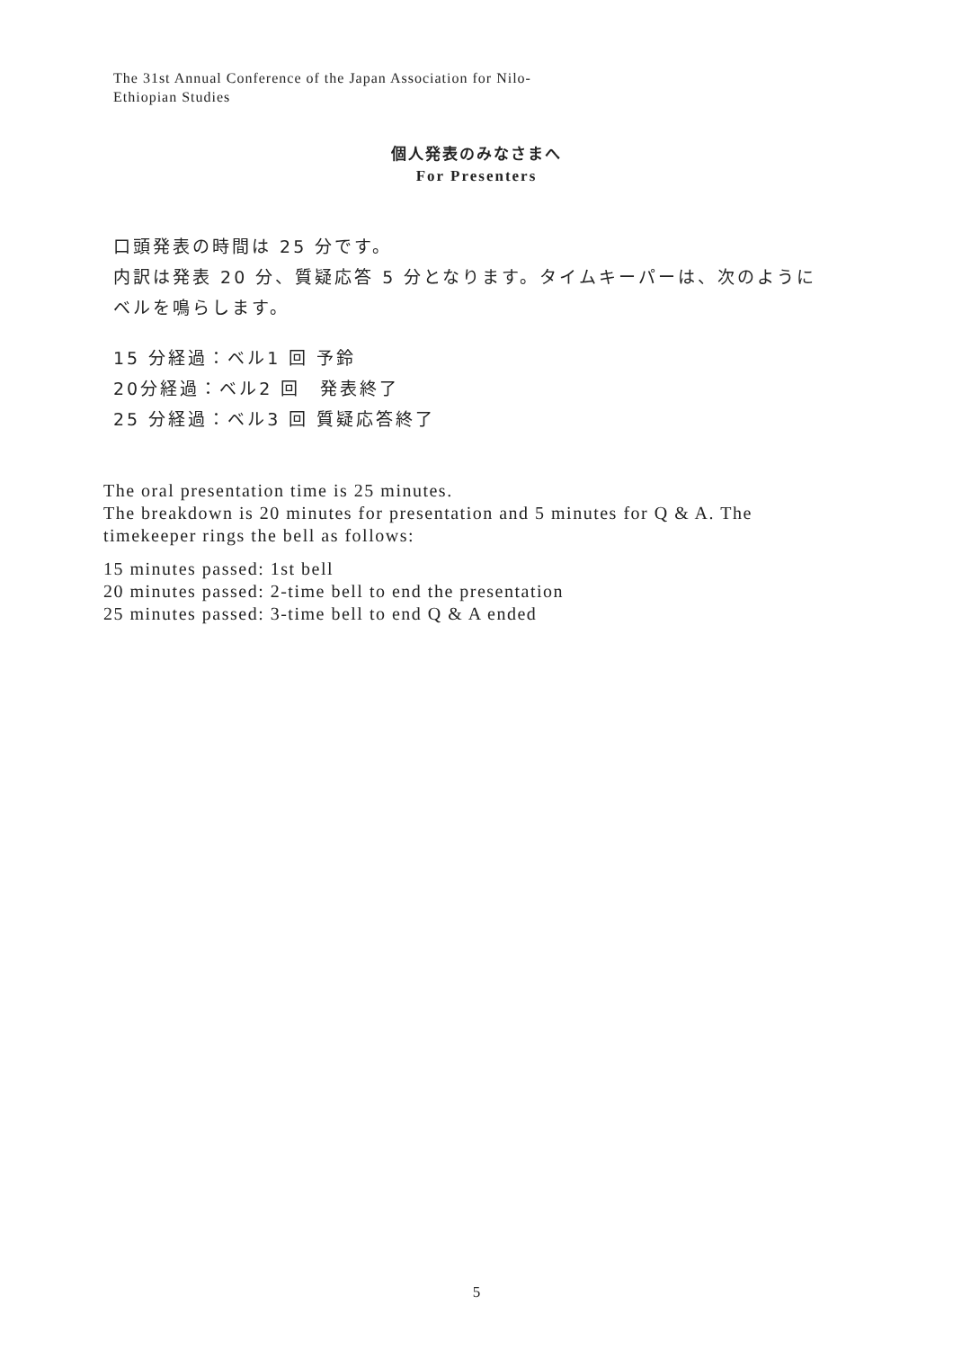The 31st Annual Conference of the Japan Association for Nilo-
Ethiopian Studies
個人発表のみなさまへ
For Presenters
口頭発表の時間は 25 分です。
内訳は発表 20 分、質疑応答 5 分となります。タイムキーパーは、次のようにベルを鳴らします。
15 分経過：ベル1 回 予鈴
20分経過：ベル2 回　発表終了
25 分経過：ベル3 回 質疑応答終了
The oral presentation time is 25 minutes.
The breakdown is 20 minutes for presentation and 5 minutes for Q & A. The timekeeper rings the bell as follows:
15 minutes passed: 1st bell
20 minutes passed: 2-time bell to end the presentation
25 minutes passed: 3-time bell to end Q & A ended
5